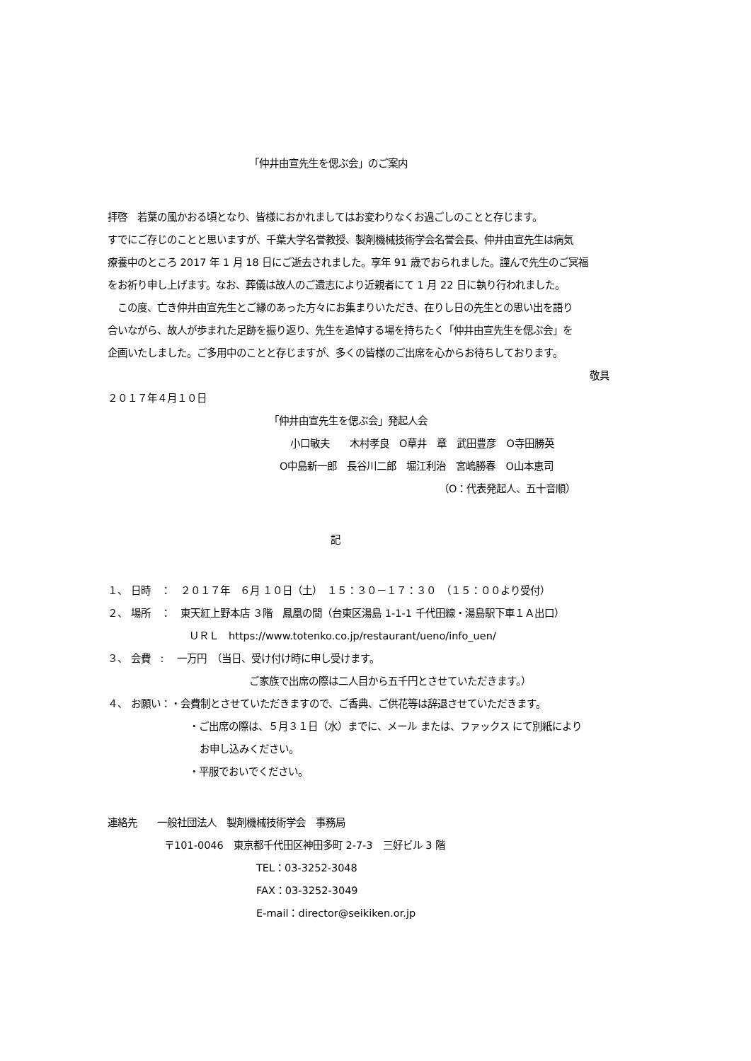「仲井由宣先生を偲ぶ会」のご案内
拝啓　若葉の風かおる頃となり、皆様におかれましてはお変わりなくお過ごしのことと存じます。
すでにご存じのことと思いますが、千葉大学名誉教授、製剤機械技術学会名誉会長、仲井由宣先生は病気
療養中のところ 2017 年 1 月 18 日にご逝去されました。享年 91 歳でおられました。謹んで先生のご冥福
をお祈り申し上げます。なお、葬儀は故人のご遺志により近親者にて 1 月 22 日に執り行われました。
　この度、亡き仲井由宣先生とご縁のあった方々にお集まりいただき、在りし日の先生との思い出を語り
合いながら、故人が歩まれた足跡を振り返り、先生を追悼する場を持ちたく「仲井由宣先生を偲ぶ会」を
企画いたしました。ご多用中のことと存じますが、多くの皆様のご出席を心からお待ちしております。
敬具
２０１７年４月１０日
「仲井由宣先生を偲ぶ会」発起人会
小口敏夫　　木村孝良　O草井　章　武田豊彦　O寺田勝英
O中島新一郎　長谷川二郎　堀江利治　宮嶋勝春　O山本恵司
（O：代表発起人、五十音順）
記
１、 日時　：　２０１７年　６月 １０日（土）　１５：３０－１７：３０　（１５：００より受付）
２、 場所　：　東天紅上野本店 ３階　鳳凰の間（台東区湯島 1-1-1 千代田線・湯島駅下車１Ａ出口）
ＵＲＬ　https://www.totenko.co.jp/restaurant/ueno/info_uen/
３、 会費　:　 一万円　（当日、受け付け時に申し受けます。
ご家族で出席の際は二人目から五千円とさせていただきます。）
４、 お願い：・会費制とさせていただきますので、ご香典、ご供花等は辞退させていただきます。
・ご出席の際は、５月３１日（水）までに、メール または、ファックス にて別紙により
お申し込みください。
・平服でおいでください。
連絡先　　一般社団法人　製剤機械技術学会　事務局
〒101-0046　東京都千代田区神田多町 2-7-3　三好ビル 3 階
TEL：03-3252-3048
FAX：03-3252-3049
E-mail：director@seikiken.or.jp